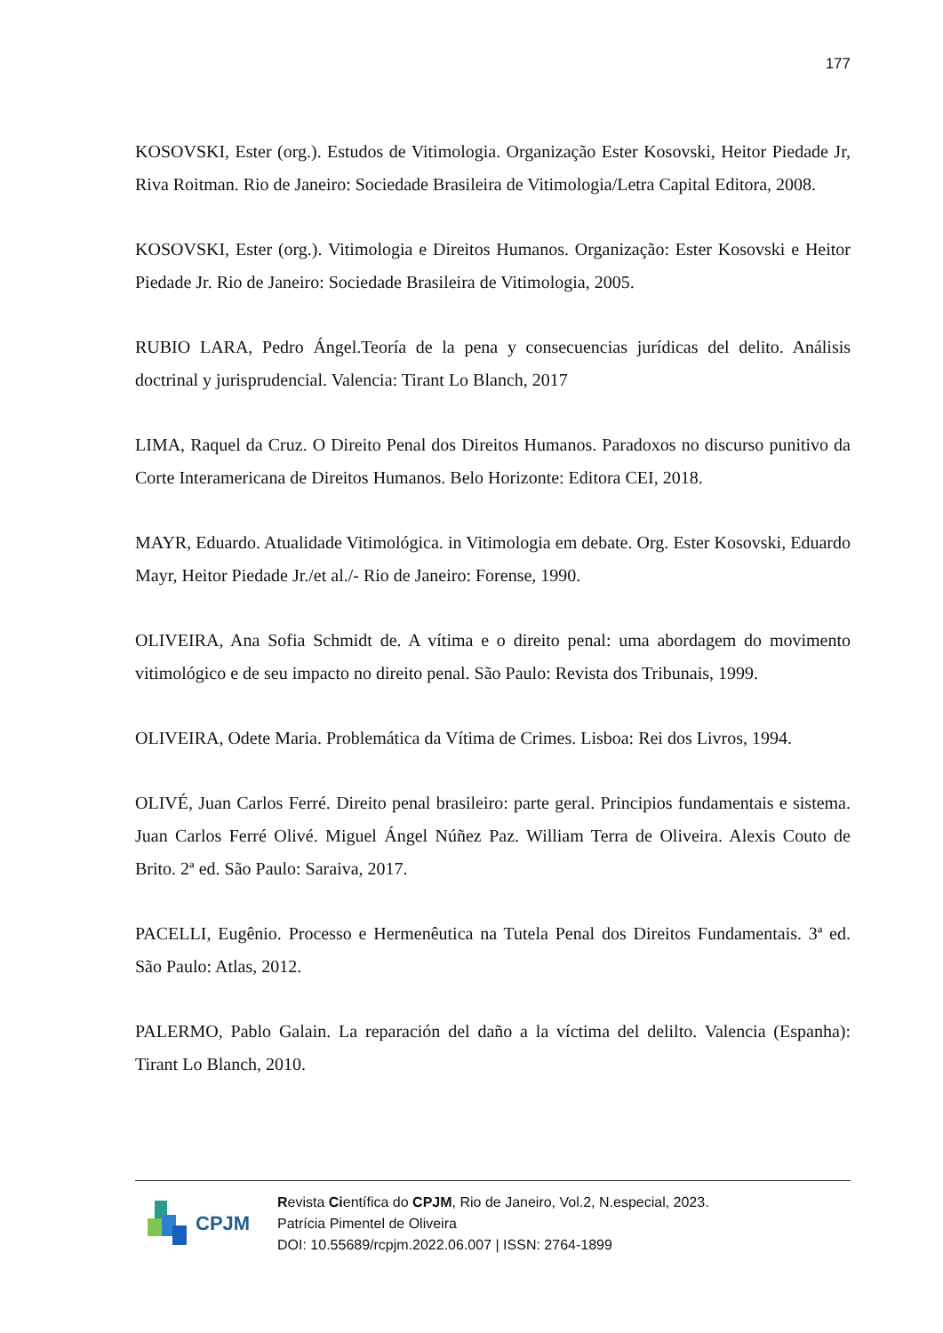177
KOSOVSKI, Ester (org.). Estudos de Vitimologia. Organização Ester Kosovski, Heitor Piedade Jr, Riva Roitman. Rio de Janeiro: Sociedade Brasileira de Vitimologia/Letra Capital Editora, 2008.
KOSOVSKI, Ester (org.). Vitimologia e Direitos Humanos. Organização: Ester Kosovski e Heitor Piedade Jr. Rio de Janeiro: Sociedade Brasileira de Vitimologia, 2005.
RUBIO LARA, Pedro Ángel.Teoría de la pena y consecuencias jurídicas del delito. Análisis doctrinal y jurisprudencial. Valencia: Tirant Lo Blanch, 2017
LIMA, Raquel da Cruz. O Direito Penal dos Direitos Humanos. Paradoxos no discurso punitivo da Corte Interamericana de Direitos Humanos. Belo Horizonte: Editora CEI, 2018.
MAYR, Eduardo. Atualidade Vitimológica. in Vitimologia em debate. Org. Ester Kosovski, Eduardo Mayr, Heitor Piedade Jr./et al./- Rio de Janeiro: Forense, 1990.
OLIVEIRA, Ana Sofia Schmidt de. A vítima e o direito penal: uma abordagem do movimento vitimológico e de seu impacto no direito penal. São Paulo: Revista dos Tribunais, 1999.
OLIVEIRA, Odete Maria. Problemática da Vítima de Crimes. Lisboa: Rei dos Livros, 1994.
OLIVÉ, Juan Carlos Ferré. Direito penal brasileiro: parte geral. Principios fundamentais e sistema. Juan Carlos Ferré Olivé. Miguel Ángel Núñez Paz. William Terra de Oliveira. Alexis Couto de Brito. 2ª ed. São Paulo: Saraiva, 2017.
PACELLI, Eugênio. Processo e Hermenêutica na Tutela Penal dos Direitos Fundamentais. 3ª ed. São Paulo: Atlas, 2012.
PALERMO, Pablo Galain. La reparación del daño a la víctima del delilto. Valencia (Espanha): Tirant Lo Blanch, 2010.
CPJM
Revista Científica do CPJM, Rio de Janeiro, Vol.2, N.especial, 2023.
Patrícia Pimentel de Oliveira
DOI: 10.55689/rcpjm.2022.06.007 | ISSN: 2764-1899